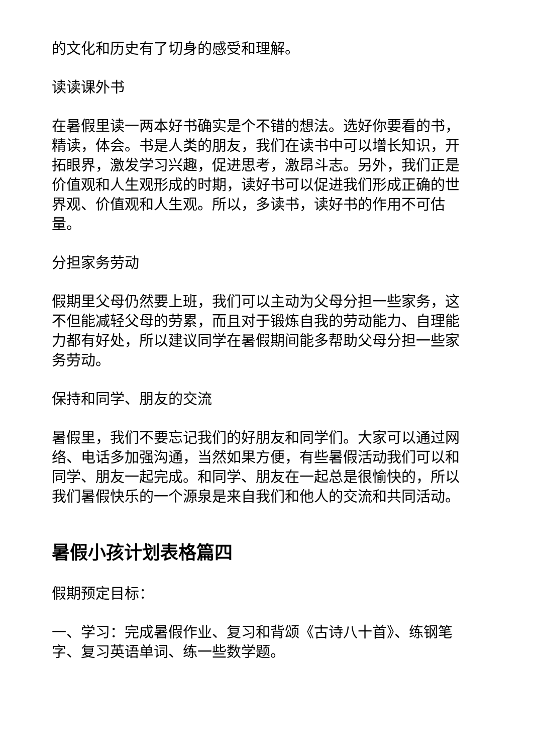的文化和历史有了切身的感受和理解。
读读课外书
在暑假里读一两本好书确实是个不错的想法。选好你要看的书，精读，体会。书是人类的朋友，我们在读书中可以增长知识，开拓眼界，激发学习兴趣，促进思考，激昂斗志。另外，我们正是价值观和人生观形成的时期，读好书可以促进我们形成正确的世界观、价值观和人生观。所以，多读书，读好书的作用不可估量。
分担家务劳动
假期里父母仍然要上班，我们可以主动为父母分担一些家务，这不但能减轻父母的劳累，而且对于锻炼自我的劳动能力、自理能力都有好处，所以建议同学在暑假期间能多帮助父母分担一些家务劳动。
保持和同学、朋友的交流
暑假里，我们不要忘记我们的好朋友和同学们。大家可以通过网络、电话多加强沟通，当然如果方便，有些暑假活动我们可以和同学、朋友一起完成。和同学、朋友在一起总是很愉快的，所以我们暑假快乐的一个源泉是来自我们和他人的交流和共同活动。
暑假小孩计划表格篇四
假期预定目标：
一、学习：完成暑假作业、复习和背颂《古诗八十首》、练钢笔字、复习英语单词、练一些数学题。